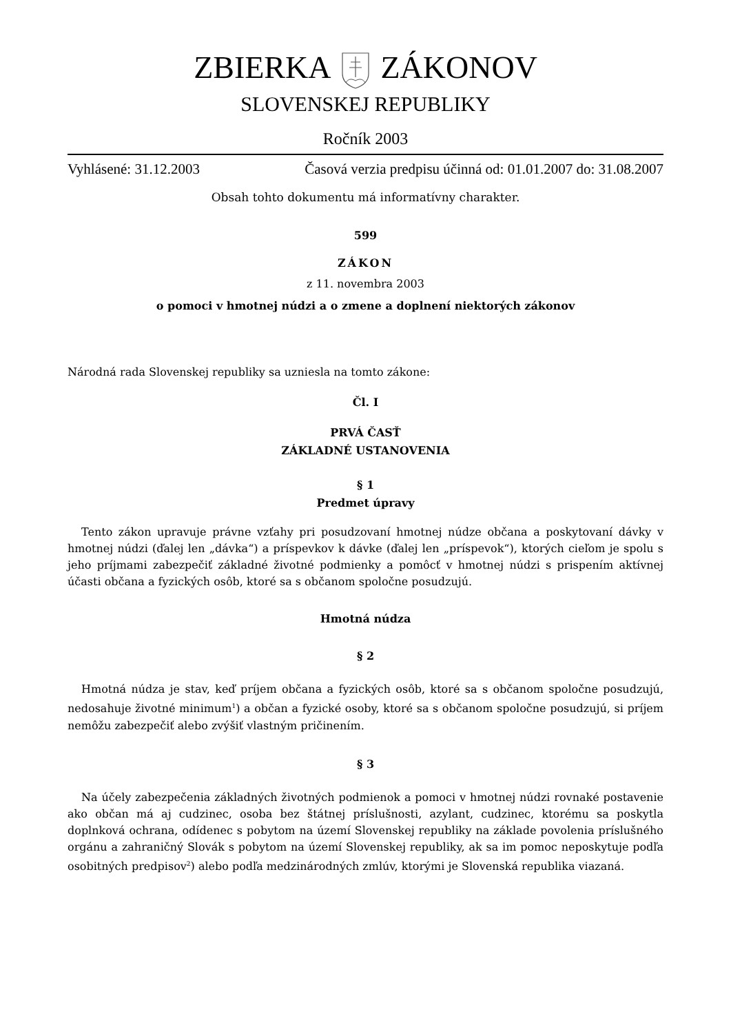ZBIERKAZÁKONOV
SLOVENSKEJ REPUBLIKY
Ročník 2003
Vyhlásené: 31.12.2003 Časová verzia predpisu účinná od: 01.01.2007 do: 31.08.2007
Obsah tohto dokumentu má informatívny charakter.
599
ZÁKON
z 11. novembra 2003
o pomoci v hmotnej núdzi a o zmene a doplnení niektorých zákonov
Národná rada Slovenskej republiky sa uzniesla na tomto zákone:
Čl. I
PRVÁ ČASŤ
ZÁKLADNÉ USTANOVENIA
§ 1
Predmet úpravy
Tento zákon upravuje právne vzťahy pri posudzovaní hmotnej núdze občana a poskytovaní dávky v hmotnej núdzi (ďalej len „dávka“) a príspevkov k dávke (ďalej len „príspevok“), ktorých cieľom je spolu s jeho príjmami zabezpečiť základné životné podmienky a pomôcť v hmotnej núdzi s prispením aktívnej účasti občana a fyzických osôb, ktoré sa s občanom spoločne posudzujú.
Hmotná núdza
§ 2
Hmotná núdza je stav, keď príjem občana a fyzických osôb, ktoré sa s občanom spoločne posudzujú, nedosahuje životné minimum<sup>1</sup>) a občan a fyzické osoby, ktoré sa s občanom spoločne posudzujú, si príjem nemôžu zabezpečiť alebo zvýšiť vlastným pričinením.
§ 3
Na účely zabezpečenia základných životných podmienok a pomoci v hmotnej núdzi rovnaké postavenie ako občan má aj cudzinec, osoba bez štátnej príslušnosti, azylant, cudzinec, ktorému sa poskytla doplnková ochrana, odídenec s pobytom na území Slovenskej republiky na základe povolenia príslušného orgánu a zahraničný Slovák s pobytom na území Slovenskej republiky, ak sa im pomoc neposkytuje podľa osobitných predpisov<sup>2</sup>) alebo podľa medzinárodných zmlúv, ktorými je Slovenská republika viazaná.